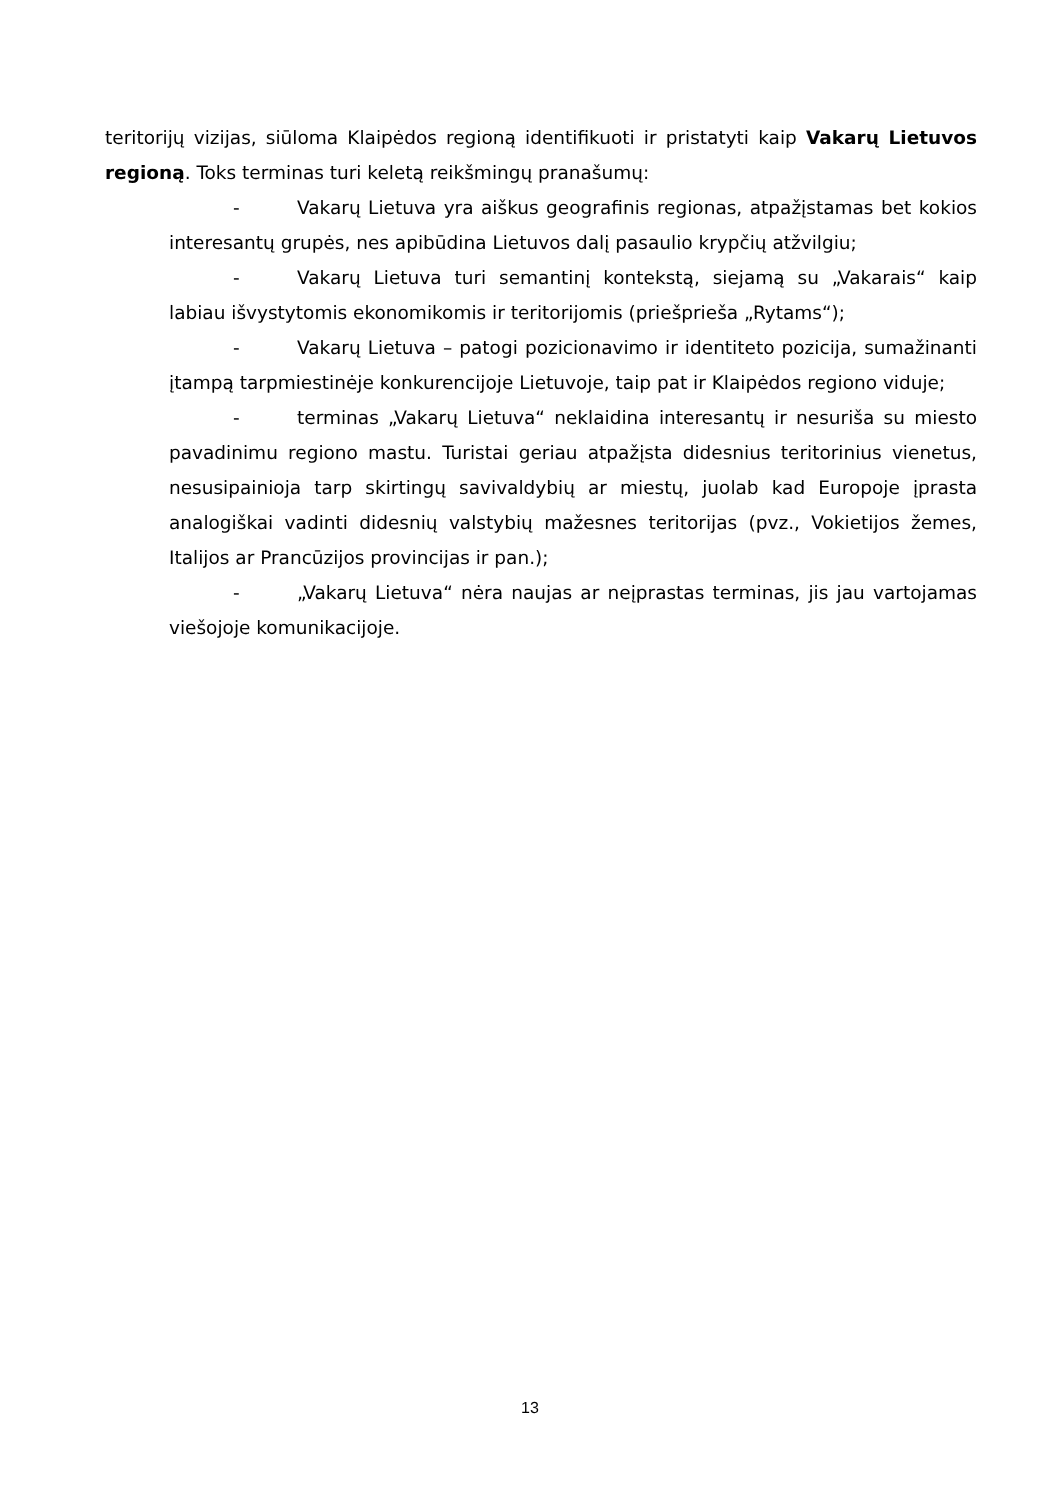teritorijų vizijas, siūloma Klaipėdos regioną identifikuoti ir pristatyti kaip Vakarų Lietuvos regioną. Toks terminas turi keletą reikšmingų pranašumų:
- Vakarų Lietuva yra aiškus geografinis regionas, atpažįstamas bet kokios interesantų grupės, nes apibūdina Lietuvos dalį pasaulio krypčių atžvilgiu;
- Vakarų Lietuva turi semantinį kontekstą, siejamą su „Vakarais“ kaip labiau išvystytomis ekonomikomis ir teritorijomis (priešprieša „Rytams“);
- Vakarų Lietuva – patogi pozicionavimo ir identiteto pozicija, sumažinanti įtampą tarpmiestinėje konkurencijoje Lietuvoje, taip pat ir Klaipėdos regiono viduje;
- terminas „Vakarų Lietuva“ neklaidina interesantų ir nesuriša su miesto pavadinimu regiono mastu. Turistai geriau atpažįsta didesnius teritorinius vienetus, nesusipainioja tarp skirtingų savivaldybių ar miestų, juolab kad Europoje įprasta analogiškai vadinti didesnių valstybių mažesnes teritorijas (pvz., Vokietijos žemes, Italijos ar Prancūzijos provincijas ir pan.);
- „Vakarų Lietuva“ nėra naujas ar neįprastas terminas, jis jau vartojamas viešojoje komunikacijoje.
13